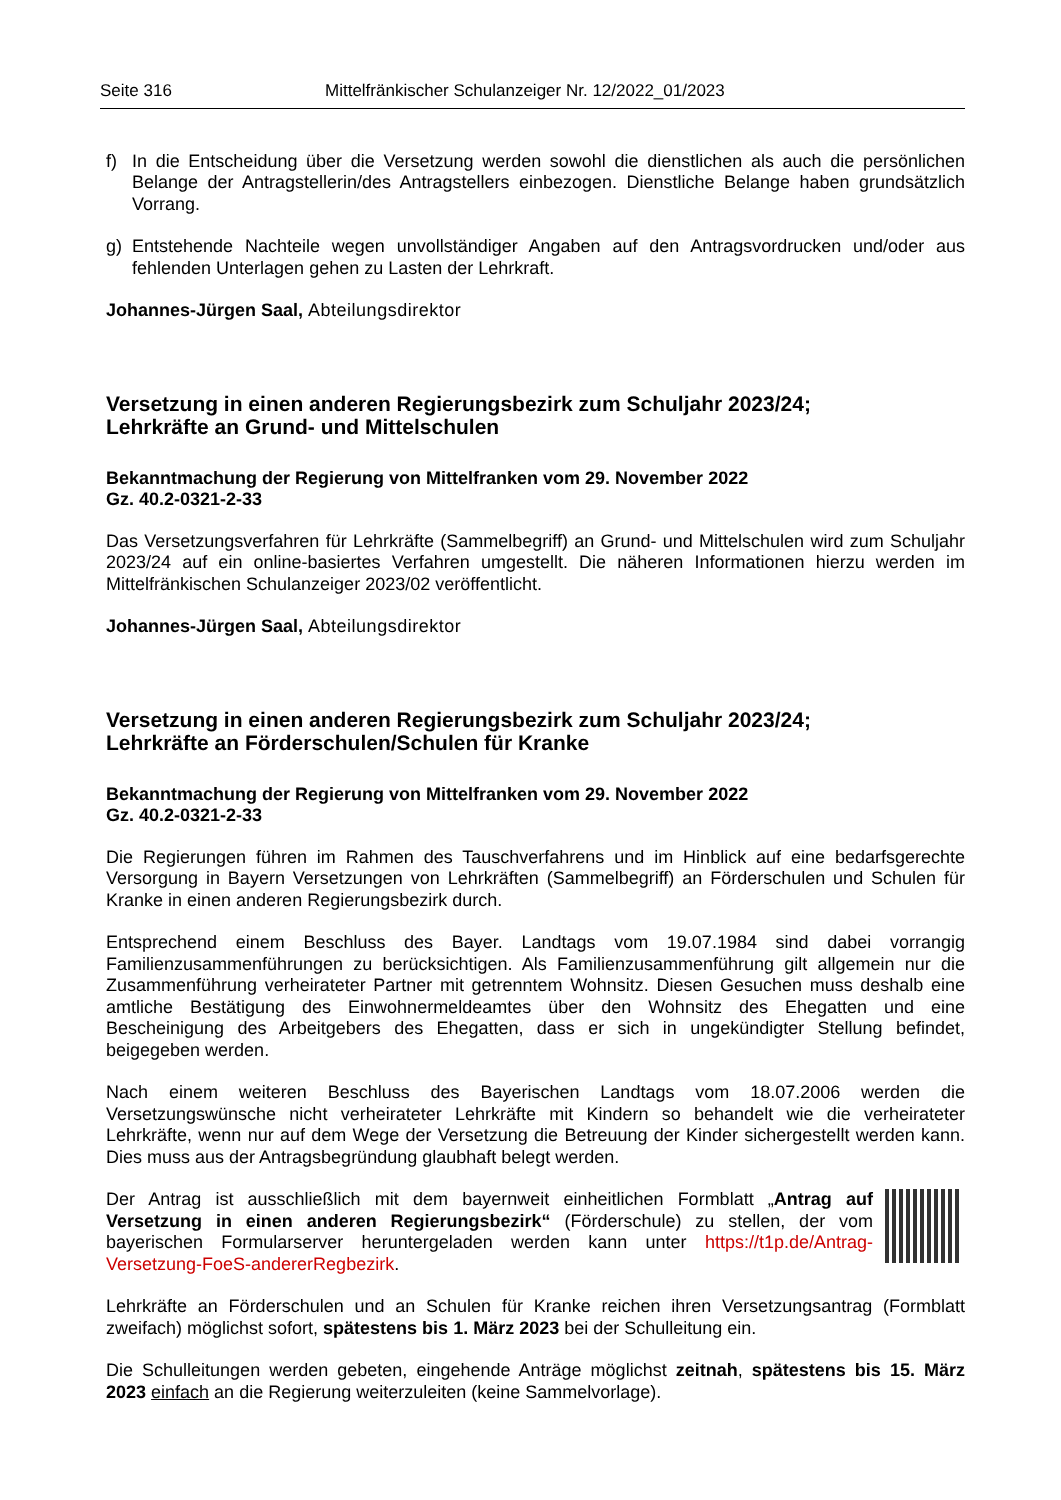Seite 316 Mittelfränkischer Schulanzeiger Nr. 12/2022_01/2023
f) In die Entscheidung über die Versetzung werden sowohl die dienstlichen als auch die persönlichen Belange der Antragstellerin/des Antragstellers einbezogen. Dienstliche Belange haben grundsätzlich Vorrang.
g) Entstehende Nachteile wegen unvollständiger Angaben auf den Antragsvordrucken und/oder aus fehlenden Unterlagen gehen zu Lasten der Lehrkraft.
Johannes-Jürgen Saal, Abteilungsdirektor
Versetzung in einen anderen Regierungsbezirk zum Schuljahr 2023/24;
Lehrkräfte an Grund- und Mittelschulen
Bekanntmachung der Regierung von Mittelfranken vom 29. November 2022
Gz. 40.2-0321-2-33
Das Versetzungsverfahren für Lehrkräfte (Sammelbegriff) an Grund- und Mittelschulen wird zum Schuljahr 2023/24 auf ein online-basiertes Verfahren umgestellt. Die näheren Informationen hierzu werden im Mittelfränkischen Schulanzeiger 2023/02 veröffentlicht.
Johannes-Jürgen Saal, Abteilungsdirektor
Versetzung in einen anderen Regierungsbezirk zum Schuljahr 2023/24;
Lehrkräfte an Förderschulen/Schulen für Kranke
Bekanntmachung der Regierung von Mittelfranken vom 29. November 2022
Gz. 40.2-0321-2-33
Die Regierungen führen im Rahmen des Tauschverfahrens und im Hinblick auf eine bedarfsgerechte Versorgung in Bayern Versetzungen von Lehrkräften (Sammelbegriff) an Förderschulen und Schulen für Kranke in einen anderen Regierungsbezirk durch.
Entsprechend einem Beschluss des Bayer. Landtags vom 19.07.1984 sind dabei vorrangig Familienzusammenführungen zu berücksichtigen. Als Familienzusammenführung gilt allgemein nur die Zusammenführung verheirateter Partner mit getrenntem Wohnsitz. Diesen Gesuchen muss deshalb eine amtliche Bestätigung des Einwohnermeldeamtes über den Wohnsitz des Ehegatten und eine Bescheinigung des Arbeitgebers des Ehegatten, dass er sich in ungekündigter Stellung befindet, beigegeben werden.
Nach einem weiteren Beschluss des Bayerischen Landtags vom 18.07.2006 werden die Versetzungswünsche nicht verheirateter Lehrkräfte mit Kindern so behandelt wie die verheirateter Lehrkräfte, wenn nur auf dem Wege der Versetzung die Betreuung der Kinder sichergestellt werden kann. Dies muss aus der Antragsbegründung glaubhaft belegt werden.
Der Antrag ist ausschließlich mit dem bayernweit einheitlichen Formblatt „Antrag auf Versetzung in einen anderen Regierungsbezirk“ (Förderschule) zu stellen, der vom bayerischen Formularserver heruntergeladen werden kann unter https://t1p.de/Antrag-Versetzung-FoeS-andererRegbezirk.
Lehrkräfte an Förderschulen und an Schulen für Kranke reichen ihren Versetzungsantrag (Formblatt zweifach) möglichst sofort, spätestens bis 1. März 2023 bei der Schulleitung ein.
Die Schulleitungen werden gebeten, eingehende Anträge möglichst zeitnah, spätestens bis 15. März 2023 einfach an die Regierung weiterzuleiten (keine Sammelvorlage).